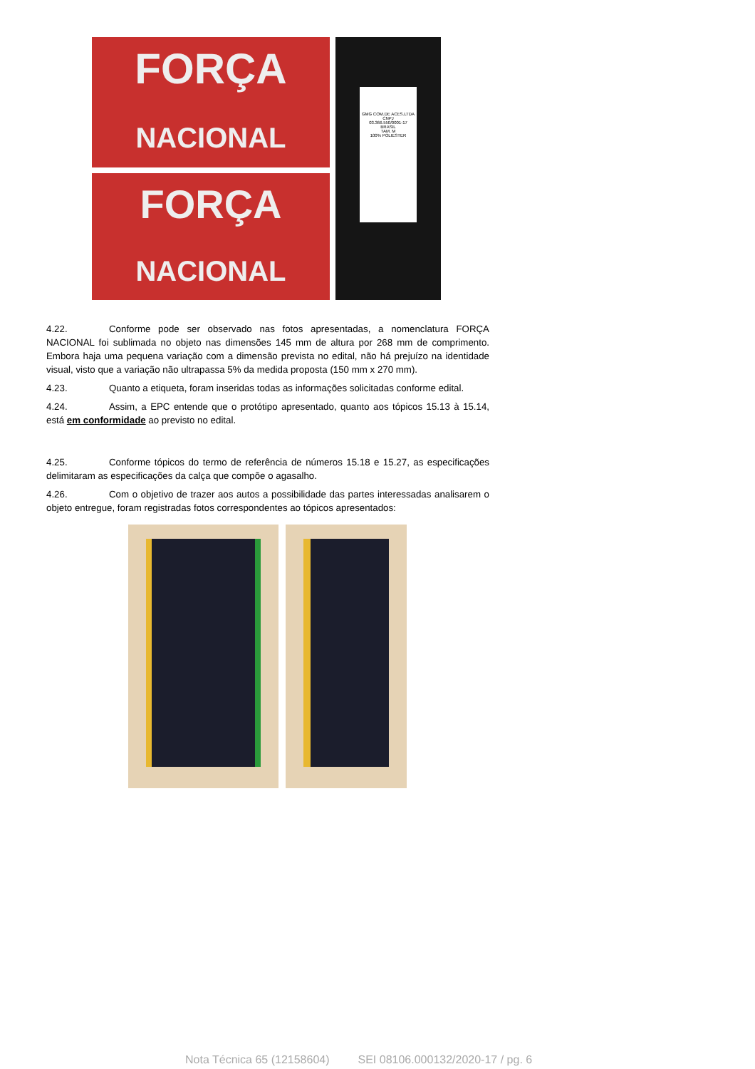FORÇA
NACIONAL
FORÇA
NACIONAL
GMG COM.DE ACES.LTDA
CNPJ
03.366.550/0001-17
BRASIL
TAM. M
100% POLIESTER
4.22. Conforme pode ser observado nas fotos apresentadas, a nomenclatura FORÇA NACIONAL foi sublimada no objeto nas dimensões 145 mm de altura por 268 mm de comprimento. Embora haja uma pequena variação com a dimensão prevista no edital, não há prejuízo na identidade visual, visto que a variação não ultrapassa 5% da medida proposta (150 mm x 270 mm).
4.23. Quanto a etiqueta, foram inseridas todas as informações solicitadas conforme edital.
4.24. Assim, a EPC entende que o protótipo apresentado, quanto aos tópicos 15.13 à 15.14, está em conformidade ao previsto no edital.
4.25. Conforme tópicos do termo de referência de números 15.18 e 15.27, as especificações delimitaram as especificações da calça que compõe o agasalho.
4.26. Com o objetivo de trazer aos autos a possibilidade das partes interessadas analisarem o objeto entregue, foram registradas fotos correspondentes ao tópicos apresentados:
Nota Técnica 65 (12158604) SEI 08106.000132/2020-17 / pg. 6